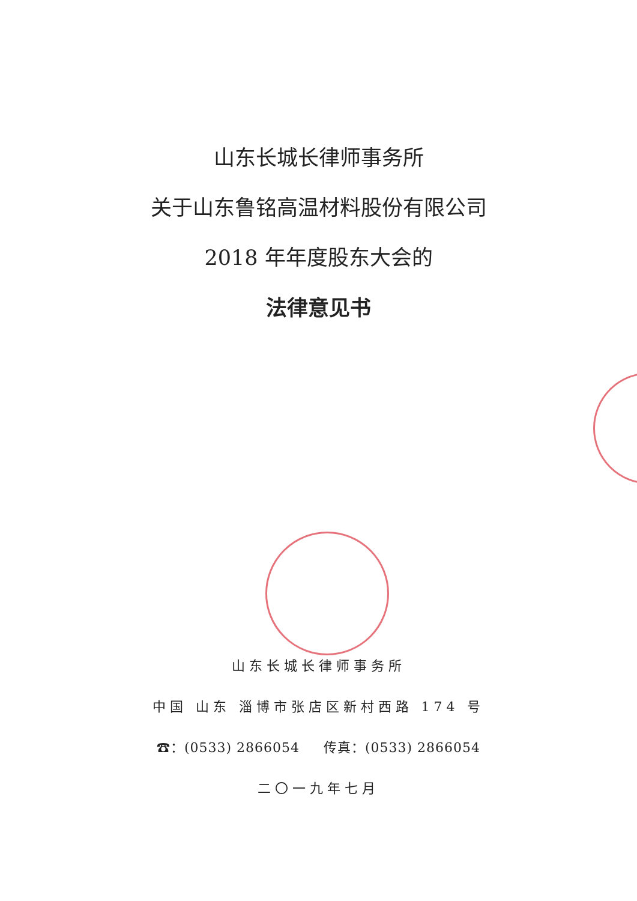山东长城长律师事务所
关于山东鲁铭高温材料股份有限公司
2018 年年度股东大会的
法律意见书
山东长城长律师事务所
中国 山东 淄博市张店区新村西路 174 号
☎：(0533) 2866054 传真：(0533) 2866054
二〇一九年七月